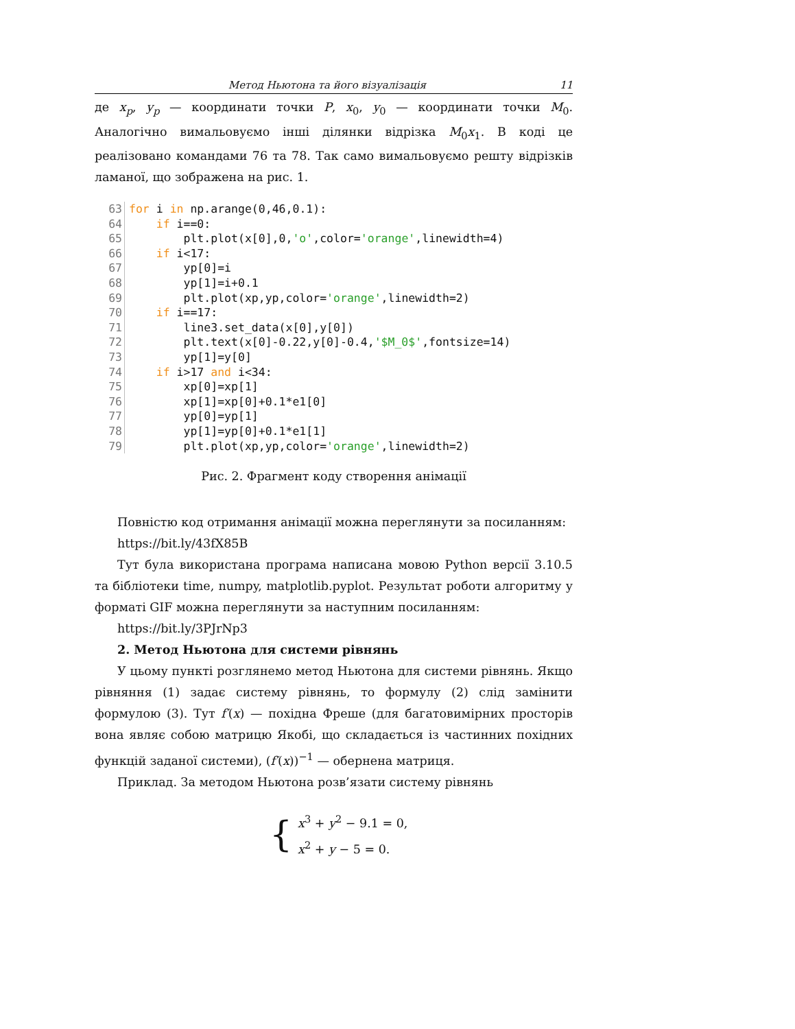Метод Ньютона та його візуалізація 11
де x<sub>p</sub>, y<sub>p</sub> — координати точки P, x<sub>0</sub>, y<sub>0</sub> — координати точки M<sub>0</sub>. Аналогічно вимальовуємо інші ділянки відрізка M<sub>0</sub>x<sub>1</sub>. В коді це реалізовано командами 76 та 78. Так само вимальовуємо решту відрізків ламаної, що зображена на рис. 1.
63 for i in np.arange(0,46,0.1):
64 if i==0:
65 plt.plot(x[0],0,'o',color='orange',linewidth=4)
66 if i<17:
67 yp[0]=i
68 yp[1]=i+0.1
69 plt.plot(xp,yp,color='orange',linewidth=2)
70 if i==17:
71 line3.set_data(x[0],y[0])
72 plt.text(x[0]-0.22,y[0]-0.4,'$M_0$',fontsize=14)
73 yp[1]=y[0]
74 if i>17 and i<34:
75 xp[0]=xp[1]
76 xp[1]=xp[0]+0.1*e1[0]
77 yp[0]=yp[1]
78 yp[1]=yp[0]+0.1*e1[1]
79 plt.plot(xp,yp,color='orange',linewidth=2)
Рис. 2. Фрагмент коду створення анімації
Повністю код отримання анімації можна переглянути за посиланням:
https://bit.ly/43fX85B
Тут була використана програма написана мовою Python версії 3.10.5 та бібліотеки time, numpy, matplotlib.pyplot. Результат роботи алгоритму у форматі GIF можна переглянути за наступним посиланням:
https://bit.ly/3PJrNp3
2. Метод Ньютона для системи рівнянь
У цьому пункті розглянемо метод Ньютона для системи рівнянь. Якщо рівняння (1) задає систему рівнянь, то формулу (2) слід замінити формулою (3). Тут f′(x) — похідна Фреше (для багатовимірних просторів вона являє собою матрицю Якобі, що складається із частинних похідних функцій заданої системи), (f′(x))<sup>−1</sup> — обернена матриця.
Приклад. За методом Ньютона розв’язати систему рівнянь
{
x<sup>3</sup> + y<sup>2</sup> − 9.1 = 0,
x<sup>2</sup> + y − 5 = 0.